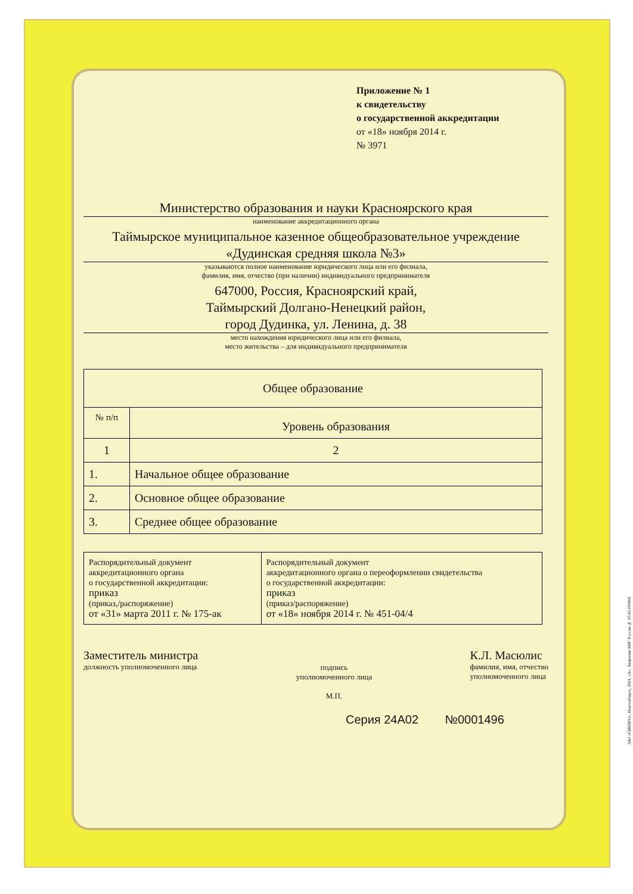Приложение № 1
к свидетельству
о государственной аккредитации
от «18» ноября 2014 г.
№ 3971
Министерство образования и науки Красноярского края
наименование аккредитационного органа
Таймырское муниципальное казенное общеобразовательное учреждение
«Дудинская средняя школа №3»
указываются полное наименование юридического лица или его филиала,
фамилия, имя, отчество (при наличии) индивидуального предпринимателя
647000, Россия, Красноярский край,
Таймырский Долгано-Ненецкий район,
город Дудинка, ул. Ленина, д. 38
место нахождения юридического лица или его филиала,
место жительства – для индивидуального предпринимателя
| Общее образование | |
| --- | --- |
| № п/п | Уровень образования |
| 1 | 2 |
| 1. | Начальное общее образование |
| 2. | Основное общее образование |
| 3. | Среднее общее образование |
| Распорядительный документ аккредитационного органа о государственной аккредитации: приказ (приказ,/распоряжение) от «31» марта 2011 г. № 175-ак | Распорядительный документ аккредитационного органа о переоформлении свидетельства о государственной аккредитации: приказ (приказ/распоряжение) от «18» ноября 2014 г. № 451-04/4 |
Заместитель министра
должность уполномоченного лица
подпись
уполномоченного лица
М.П.
К.Л. Масюлис
фамилия, имя, отчество
уполномоченного лица
Серия 24А02 №0001496
ЗАО «СИБПРО», Новосибирск, 2014, «А». Лицензия ФНС России № 05-05-09/008.